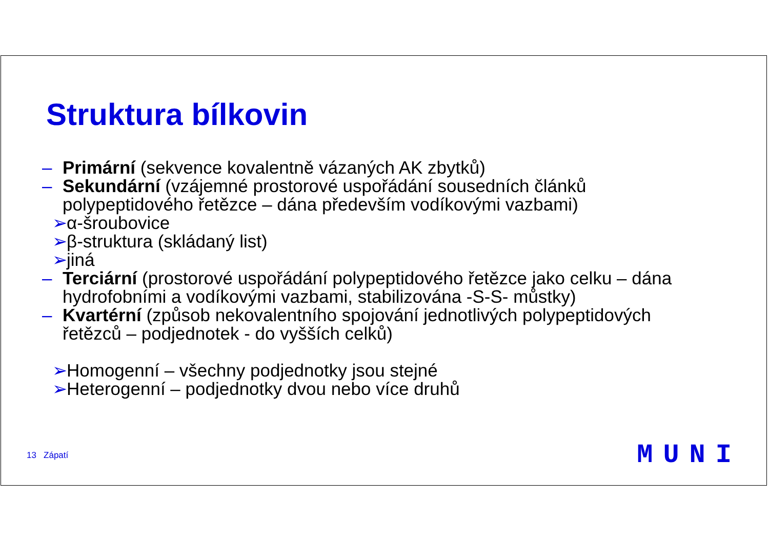Struktura bílkovin
– Primární (sekvence kovalentně vázaných AK zbytků)
– Sekundární (vzájemné prostorové uspořádání sousedních článků
polypeptidového řetězce – dána především vodíkovými vazbami)
➢ α-šroubovice
➢ β-struktura (skládaný list)
➢ jiná
– Terciární (prostorové uspořádání polypeptidového řetězce jako celku – dána
hydrofobními a vodíkovými vazbami, stabilizována -S-S- můstky)
– Kvartérní (způsob nekovalentního spojování jednotlivých polypeptidových
řetězců – podjednotek - do vyšších celků)
➢ Homogenní – všechny podjednotky jsou stejné
➢ Heterogenní – podjednotky dvou nebo více druhů
13 Zápatí MUNI